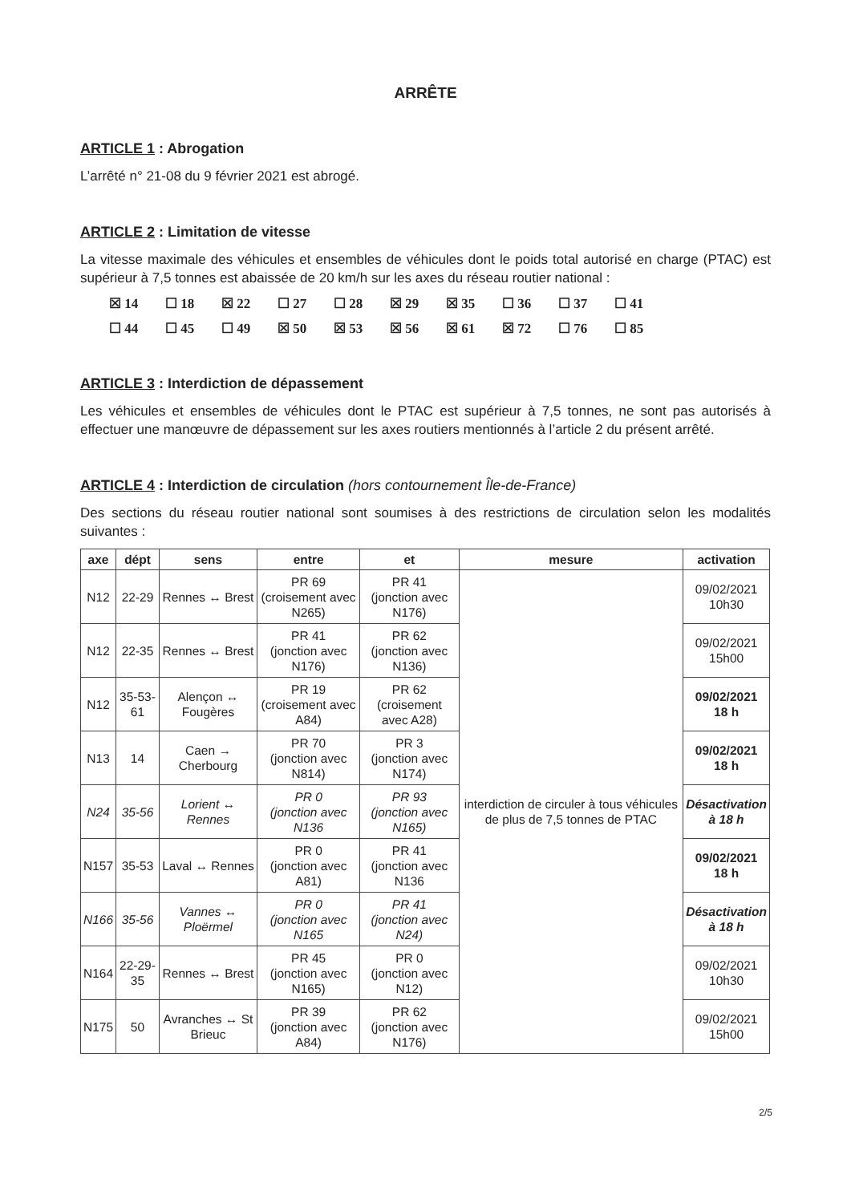ARRÊTE
ARTICLE 1 : Abrogation
L’arrêté n° 21-08 du 9 février 2021 est abrogé.
ARTICLE 2 : Limitation de vitesse
La vitesse maximale des véhicules et ensembles de véhicules dont le poids total autorisé en charge (PTAC) est supérieur à 7,5 tonnes est abaissée de 20 km/h sur les axes du réseau routier national :
☒ 14 ☐ 18 ☒ 22 ☐ 27 ☐ 28 ☒ 29 ☒ 35 ☐ 36 ☐ 37 ☐ 41
☐ 44 ☐ 45 ☐ 49 ☒ 50 ☒ 53 ☒ 56 ☒ 61 ☒ 72 ☐ 76 ☐ 85
ARTICLE 3 : Interdiction de dépassement
Les véhicules et ensembles de véhicules dont le PTAC est supérieur à 7,5 tonnes, ne sont pas autorisés à effectuer une manœuvre de dépassement sur les axes routiers mentionnés à l’article 2 du présent arrêté.
ARTICLE 4 : Interdiction de circulation (hors contournement Île-de-France)
Des sections du réseau routier national sont soumises à des restrictions de circulation selon les modalités suivantes :
| axe | dépt | sens | entre | et | mesure | activation |
| --- | --- | --- | --- | --- | --- | --- |
| N12 | 22-29 | Rennes ↔ Brest | PR 69 (croisement avec N265) | PR 41 (jonction avec N176) | interdiction de circuler à tous véhicules de plus de 7,5 tonnes de PTAC | 09/02/2021 10h30 |
| N12 | 22-35 | Rennes ↔ Brest | PR 41 (jonction avec N176) | PR 62 (jonction avec N136) | | 09/02/2021 15h00 |
| N12 | 35-53-61 | Alençon ↔ Fougères | PR 19 (croisement avec A84) | PR 62 (croisement avec A28) | | 09/02/2021 18 h |
| N13 | 14 | Caen → Cherbourg | PR 70 (jonction avec N814) | PR 3 (jonction avec N174) | | 09/02/2021 18 h |
| N24 | 35-56 | Lorient ↔ Rennes | PR 0 (jonction avec N136 | PR 93 (jonction avec N165) | | Désactivation à 18 h |
| N157 | 35-53 | Laval ↔ Rennes | PR 0 (jonction avec A81) | PR 41 (jonction avec N136 | | 09/02/2021 18 h |
| N166 | 35-56 | Vannes ↔ Ploërmel | PR 0 (jonction avec N165 | PR 41 (jonction avec N24) | | Désactivation à 18 h |
| N164 | 22-29-35 | Rennes ↔ Brest | PR 45 (jonction avec N165) | PR 0 (jonction avec N12) | | 09/02/2021 10h30 |
| N175 | 50 | Avranches ↔ St Brieuc | PR 39 (jonction avec A84) | PR 62 (jonction avec N176) | | 09/02/2021 15h00 |
2/5